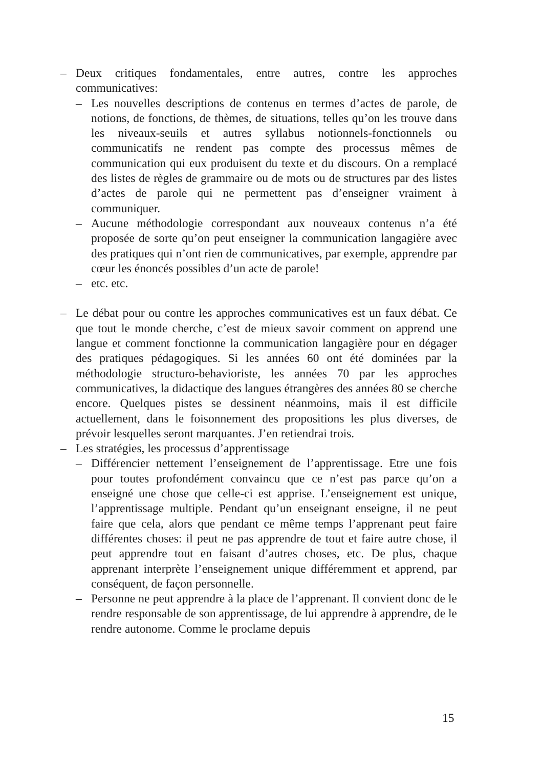– Deux critiques fondamentales, entre autres, contre les approches communicatives:
– Les nouvelles descriptions de contenus en termes d’actes de parole, de notions, de fonctions, de thèmes, de situations, telles qu’on les trouve dans les niveaux-seuils et autres syllabus notionnels-fonctionnels ou communicatifs ne rendent pas compte des processus mêmes de communication qui eux produisent du texte et du discours. On a remplacé des listes de règles de grammaire ou de mots ou de structures par des listes d’actes de parole qui ne permettent pas d’enseigner vraiment à communiquer.
– Aucune méthodologie correspondant aux nouveaux contenus n’a été proposée de sorte qu’on peut enseigner la communication langagière avec des pratiques qui n’ont rien de communicatives, par exemple, apprendre par cœur les énoncés possibles d’un acte de parole!
– etc. etc.
– Le débat pour ou contre les approches communicatives est un faux débat. Ce que tout le monde cherche, c’est de mieux savoir comment on apprend une langue et comment fonctionne la communication langagière pour en dégager des pratiques pédagogiques. Si les années 60 ont été dominées par la méthodologie structuro-behavioriste, les années 70 par les approches communicatives, la didactique des langues étrangères des années 80 se cherche encore. Quelques pistes se dessinent néanmoins, mais il est difficile actuellement, dans le foisonnement des propositions les plus diverses, de prévoir lesquelles seront marquantes. J’en retiendrai trois.
– Les stratégies, les processus d’apprentissage
– Différencier nettement l’enseignement de l’apprentissage. Etre une fois pour toutes profondément convaincu que ce n’est pas parce qu’on a enseigné une chose que celle-ci est apprise. L’enseignement est unique, l’apprentissage multiple. Pendant qu’un enseignant enseigne, il ne peut faire que cela, alors que pendant ce même temps l’apprenant peut faire différentes choses: il peut ne pas apprendre de tout et faire autre chose, il peut apprendre tout en faisant d’autres choses, etc. De plus, chaque apprenant interprète l’enseignement unique différemment et apprend, par conséquent, de façon personnelle.
– Personne ne peut apprendre à la place de l’apprenant. Il convient donc de le rendre responsable de son apprentissage, de lui apprendre à apprendre, de le rendre autonome. Comme le proclame depuis
15